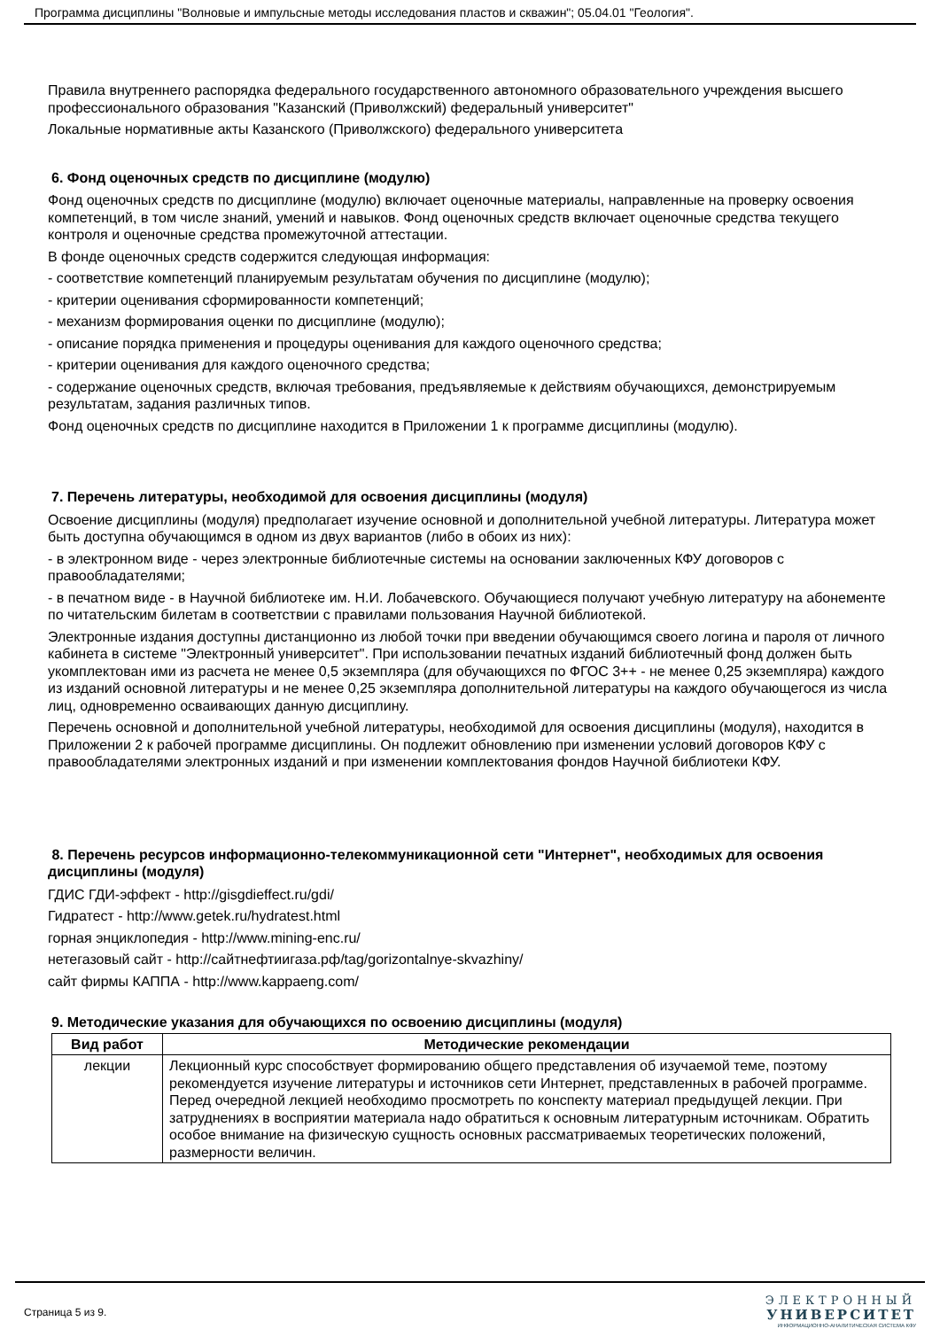Программа дисциплины "Волновые и импульсные методы исследования пластов и скважин"; 05.04.01 "Геология".
Правила внутреннего распорядка федерального государственного автономного образовательного учреждения высшего профессионального образования "Казанский (Приволжский) федеральный университет"
Локальные нормативные акты Казанского (Приволжского) федерального университета
6. Фонд оценочных средств по дисциплине (модулю)
Фонд оценочных средств по дисциплине (модулю) включает оценочные материалы, направленные на проверку освоения компетенций, в том числе знаний, умений и навыков. Фонд оценочных средств включает оценочные средства текущего контроля и оценочные средства промежуточной аттестации.
В фонде оценочных средств содержится следующая информация:
- соответствие компетенций планируемым результатам обучения по дисциплине (модулю);
- критерии оценивания сформированности компетенций;
- механизм формирования оценки по дисциплине (модулю);
- описание порядка применения и процедуры оценивания для каждого оценочного средства;
- критерии оценивания для каждого оценочного средства;
- содержание оценочных средств, включая требования, предъявляемые к действиям обучающихся, демонстрируемым результатам, задания различных типов.
Фонд оценочных средств по дисциплине находится в Приложении 1 к программе дисциплины (модулю).
7. Перечень литературы, необходимой для освоения дисциплины (модуля)
Освоение дисциплины (модуля) предполагает изучение основной и дополнительной учебной литературы. Литература может быть доступна обучающимся в одном из двух вариантов (либо в обоих из них):
- в электронном виде - через электронные библиотечные системы на основании заключенных КФУ договоров с правообладателями;
- в печатном виде - в Научной библиотеке им. Н.И. Лобачевского. Обучающиеся получают учебную литературу на абонементе по читательским билетам в соответствии с правилами пользования Научной библиотекой.
Электронные издания доступны дистанционно из любой точки при введении обучающимся своего логина и пароля от личного кабинета в системе "Электронный университет". При использовании печатных изданий библиотечный фонд должен быть укомплектован ими из расчета не менее 0,5 экземпляра (для обучающихся по ФГОС 3++ - не менее 0,25 экземпляра) каждого из изданий основной литературы и не менее 0,25 экземпляра дополнительной литературы на каждого обучающегося из числа лиц, одновременно осваивающих данную дисциплину.
Перечень основной и дополнительной учебной литературы, необходимой для освоения дисциплины (модуля), находится в Приложении 2 к рабочей программе дисциплины. Он подлежит обновлению при изменении условий договоров КФУ с правообладателями электронных изданий и при изменении комплектования фондов Научной библиотеки КФУ.
8. Перечень ресурсов информационно-телекоммуникационной сети "Интернет", необходимых для освоения дисциплины (модуля)
ГДИС ГДИ-эффект - http://gisgdieffect.ru/gdi/
Гидратест - http://www.getek.ru/hydratest.html
горная энциклопедия - http://www.mining-enc.ru/
нетегазовый сайт - http://сайтнефтиигаза.рф/tag/gorizontalnye-skvazhiny/
сайт фирмы КАППА - http://www.kappaeng.com/
9. Методические указания для обучающихся по освоению дисциплины (модуля)
| Вид работ | Методические рекомендации |
| --- | --- |
| лекции | Лекционный курс способствует формированию общего представления об изучаемой теме, поэтому рекомендуется изучение литературы и источников сети Интернет, представленных в рабочей программе. Перед очередной лекцией необходимо просмотреть по конспекту материал предыдущей лекции. При затруднениях в восприятии материала надо обратиться к основным литературным источникам. Обратить особое внимание на физическую сущность основных рассматриваемых теоретических положений, размерности величин. |
Страница 5 из 9.
ЭЛЕКТРОННЫЙ
УНИВЕРСИТЕТ
ИНФОРМАЦИОННО-АНАЛИТИЧЕСКАЯ СИСТЕМА КФУ